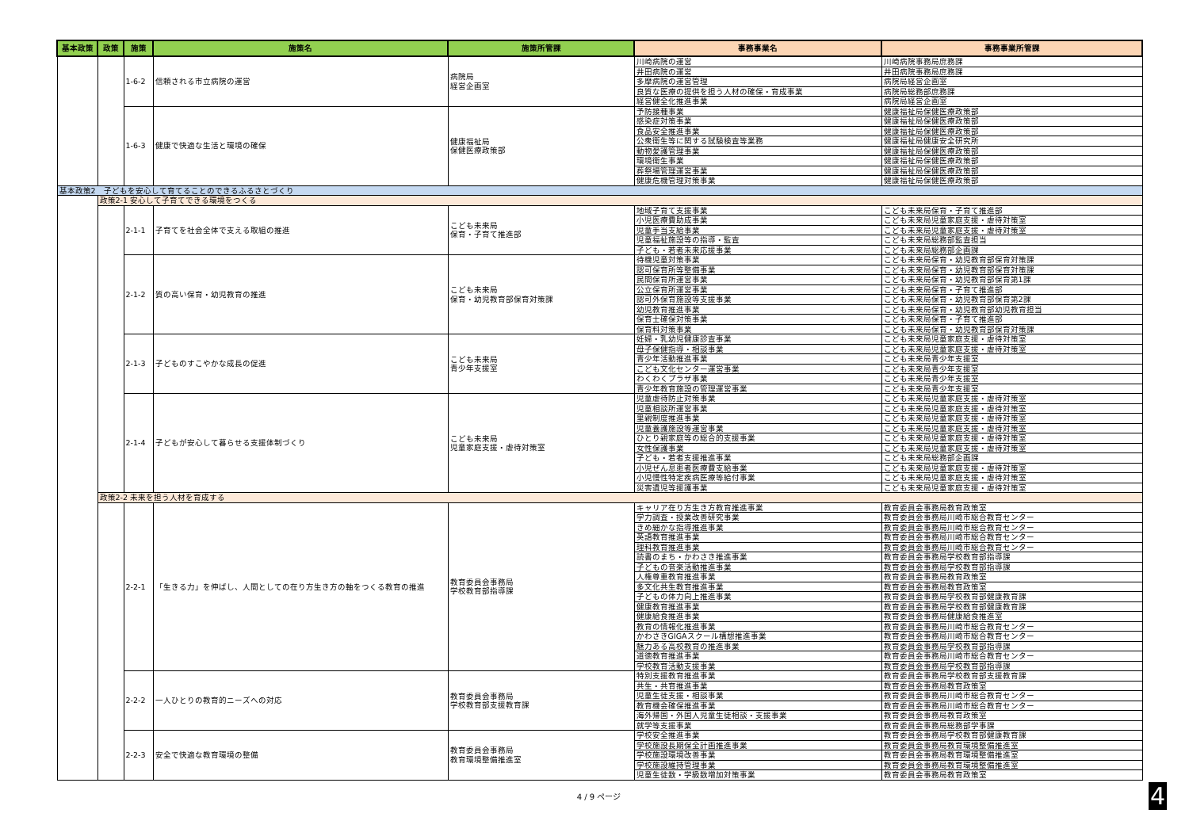| 基本政策 | 政策 | 施策 | 施策名 | 施策所管課 | 事務事業名 | 事務事業所管課 |
| --- | --- | --- | --- | --- | --- | --- |
| | | 1-6-2 | 信頼される市立病院の運営 | 病院局 経営企画室 | 川崎病院の運営 | 川崎病院事務局庶務課 |
| | | | | | 井田病院の運営 | 井田病院事務局庶務課 |
| | | | | | 多摩病院の運営管理 | 病院局経営企画室 |
| | | | | | 良質な医療の提供を担う人材の確保・育成事業 | 病院局総務部庶務課 |
| | | | | | 経営健全化推進事業 | 病院局経営企画室 |
| | | 1-6-3 | 健康で快適な生活と環境の確保 | 健康福祉局 保健医療政策部 | 予防接種事業 | 健康福祉局保健医療政策部 |
| | | | | | 感染症対策事業 | 健康福祉局保健医療政策部 |
| | | | | | 食品安全推進事業 | 健康福祉局保健医療政策部 |
| | | | | | 公衆衛生等に関する試験検査等業務 | 健康福祉局健康安全研究所 |
| | | | | | 動物愛護管理事業 | 健康福祉局保健医療政策部 |
| | | | | | 環境衛生事業 | 健康福祉局保健医療政策部 |
| | | | | | 葬祭場管理運営事業 | 健康福祉局保健医療政策部 |
| | | | | | 健康危機管理対策事業 | 健康福祉局保健医療政策部 |
| 基本政策2 子どもを安心して育てることのできるふるさとづくり | | | | | | |
| | 政策2-1 安心して子育てできる環境をつくる | | | | | |
| | | 2-1-1 | 子育てを社会全体で支える取組の推進 | こども未来局 保育・子育て推進部 | 地域子育て支援事業 | こども未来局保育・子育て推進部 |
| | | | | | 小児医療費助成事業 | こども未来局児童家庭支援・虐待対策室 |
| | | | | | 児童手当支給事業 | こども未来局児童家庭支援・虐待対策室 |
| | | | | | 児童福祉施設等の指導・監査 | こども未来局総務部監査担当 |
| | | | | | 子ども・若者未来応援事業 | こども未来局総務部企画課 |
| | | 2-1-2 | 質の高い保育・幼児教育の推進 | こども未来局 保育・幼児教育部保育対策課 | 待機児童対策事業 | こども未来局保育・幼児教育部保育対策課 |
| | | | | | 認可保育所等整備事業 | こども未来局保育・幼児教育部保育対策課 |
| | | | | | 民間保育所運営事業 | こども未来局保育・幼児教育部保育第1課 |
| | | | | | 公立保育所運営事業 | こども未来局保育・子育て推進部 |
| | | | | | 認可外保育施設等支援事業 | こども未来局保育・幼児教育部保育第2課 |
| | | | | | 幼児教育推進事業 | こども未来局保育・幼児教育部幼児教育担当 |
| | | | | | 保育士確保対策事業 | こども未来局保育・子育て推進部 |
| | | | | | 保育料対策事業 | こども未来局保育・幼児教育部保育対策課 |
| | | 2-1-3 | 子どものすこやかな成長の促進 | こども未来局 青少年支援室 | 妊婦・乳幼児健康診査事業 | こども未来局児童家庭支援・虐待対策室 |
| | | | | | 母子保健指導・相談事業 | こども未来局児童家庭支援・虐待対策室 |
| | | | | | 青少年活動推進事業 | こども未来局青少年支援室 |
| | | | | | こども文化センター運営事業 | こども未来局青少年支援室 |
| | | | | | わくわくプラザ事業 | こども未来局青少年支援室 |
| | | | | | 青少年教育施設の管理運営事業 | こども未来局青少年支援室 |
| | | 2-1-4 | 子どもが安心して暮らせる支援体制づくり | こども未来局 児童家庭支援・虐待対策室 | 児童虐待防止対策事業 | こども未来局児童家庭支援・虐待対策室 |
| | | | | | 児童相談所運営事業 | こども未来局児童家庭支援・虐待対策室 |
| | | | | | 里親制度推進事業 | こども未来局児童家庭支援・虐待対策室 |
| | | | | | 児童養護施設等運営事業 | こども未来局児童家庭支援・虐待対策室 |
| | | | | | ひとり親家庭等の総合的支援事業 | こども未来局児童家庭支援・虐待対策室 |
| | | | | | 女性保護事業 | こども未来局児童家庭支援・虐待対策室 |
| | | | | | 子ども・若者支援推進事業 | こども未来局総務部企画課 |
| | | | | | 小児ぜん息患者医療費支給事業 | こども未来局児童家庭支援・虐待対策室 |
| | | | | | 小児慢性特定疾病医療等給付事業 | こども未来局児童家庭支援・虐待対策室 |
| | | | | | 災害遺児等援護事業 | こども未来局児童家庭支援・虐待対策室 |
| | 政策2-2 未来を担う人材を育成する | | | | | |
| | | 2-2-1 | 「生きる力」を伸ばし、人間としての在り方生き方の軸をつくる教育の推進 | 教育委員会事務局 学校教育部指導課 | キャリア在り方生き方教育推進事業 | 教育委員会事務局教育政策室 |
| | | | | | 学力調査・授業改善研究事業 | 教育委員会事務局川崎市総合教育センター |
| | | | | | きめ細かな指導推進事業 | 教育委員会事務局川崎市総合教育センター |
| | | | | | 英語教育推進事業 | 教育委員会事務局川崎市総合教育センター |
| | | | | | 理科教育推進事業 | 教育委員会事務局川崎市総合教育センター |
| | | | | | 読書のまち・かわさき推進事業 | 教育委員会事務局学校教育部指導課 |
| | | | | | 子どもの音楽活動推進事業 | 教育委員会事務局学校教育部指導課 |
| | | | | | 人権尊重教育推進事業 | 教育委員会事務局教育政策室 |
| | | | | | 多文化共生教育推進事業 | 教育委員会事務局教育政策室 |
| | | | | | 子どもの体力向上推進事業 | 教育委員会事務局学校教育部健康教育課 |
| | | | | | 健康教育推進事業 | 教育委員会事務局学校教育部健康教育課 |
| | | | | | 健康給食推進事業 | 教育委員会事務局健康給食推進室 |
| | | | | | 教育の情報化推進事業 | 教育委員会事務局川崎市総合教育センター |
| | | | | | かわさきGIGAスクール構想推進事業 | 教育委員会事務局川崎市総合教育センター |
| | | | | | 魅力ある高校教育の推進事業 | 教育委員会事務局学校教育部指導課 |
| | | | | | 道徳教育推進事業 | 教育委員会事務局川崎市総合教育センター |
| | | | | | 学校教育活動支援事業 | 教育委員会事務局学校教育部指導課 |
| | | 2-2-2 | 一人ひとりの教育的ニーズへの対応 | 教育委員会事務局 学校教育部支援教育課 | 特別支援教育推進事業 | 教育委員会事務局学校教育部支援教育課 |
| | | | | | 共生・共育推進事業 | 教育委員会事務局教育政策室 |
| | | | | | 児童生徒支援・相談事業 | 教育委員会事務局川崎市総合教育センター |
| | | | | | 教育機会確保推進事業 | 教育委員会事務局川崎市総合教育センター |
| | | | | | 海外帰国・外国人児童生徒相談・支援事業 | 教育委員会事務局教育政策室 |
| | | | | | 就学等支援事業 | 教育委員会事務局総務部学事課 |
| | | 2-2-3 | 安全で快適な教育環境の整備 | 教育委員会事務局 教育環境整備推進室 | 学校安全推進事業 | 教育委員会事務局学校教育部健康教育課 |
| | | | | | 学校施設長期保全計画推進事業 | 教育委員会事務局教育環境整備推進室 |
| | | | | | 学校施設環境改善事業 | 教育委員会事務局教育環境整備推進室 |
| | | | | | 学校施設維持管理事業 | 教育委員会事務局教育環境整備推進室 |
| | | | | | 児童生徒数・学級数増加対策事業 | 教育委員会事務局教育政策室 |
4 / 9 ページ 4